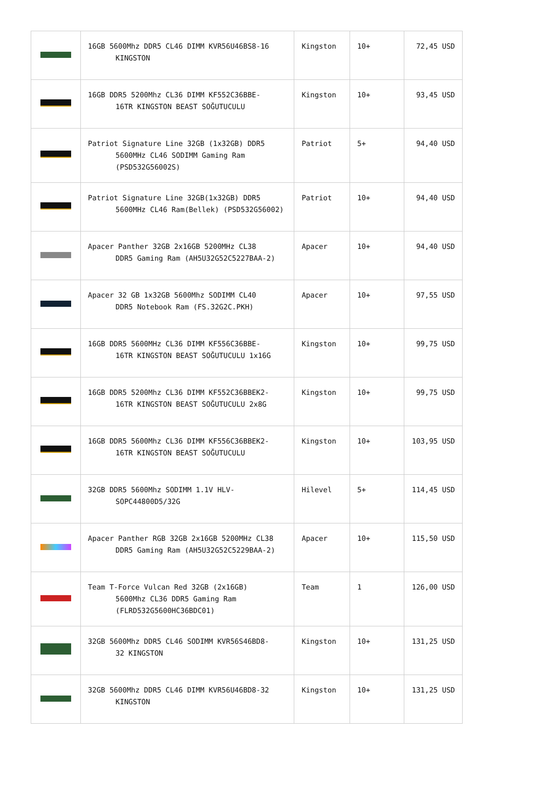| | 16GB 5600Mhz DDR5 CL46 DIMM KVR56U46BS8-16 KINGSTON | Kingston | 10+ | 72,45 USD |
| | 16GB DDR5 5200Mhz CL36 DIMM KF552C36BBE- 16TR KINGSTON BEAST SOĞUTUCULU | Kingston | 10+ | 93,45 USD |
| | Patriot Signature Line 32GB (1x32GB) DDR5 5600MHz CL46 SODIMM Gaming Ram (PSD532G56002S) | Patriot | 5+ | 94,40 USD |
| | Patriot Signature Line 32GB(1x32GB) DDR5 5600MHz CL46 Ram(Bellek) (PSD532G56002) | Patriot | 10+ | 94,40 USD |
| | Apacer Panther 32GB 2x16GB 5200MHz CL38 DDR5 Gaming Ram (AH5U32G52C5227BAA-2) | Apacer | 10+ | 94,40 USD |
| | Apacer 32 GB 1x32GB 5600Mhz SODIMM CL40 DDR5 Notebook Ram (FS.32G2C.PKH) | Apacer | 10+ | 97,55 USD |
| | 16GB DDR5 5600MHz CL36 DIMM KF556C36BBE- 16TR KINGSTON BEAST SOĞUTUCULU 1x16G | Kingston | 10+ | 99,75 USD |
| | 16GB DDR5 5200Mhz CL36 DIMM KF552C36BBEK2- 16TR KINGSTON BEAST SOĞUTUCULU 2x8G | Kingston | 10+ | 99,75 USD |
| | 16GB DDR5 5600Mhz CL36 DIMM KF556C36BBEK2- 16TR KINGSTON BEAST SOĞUTUCULU | Kingston | 10+ | 103,95 USD |
| | 32GB DDR5 5600Mhz SODIMM 1.1V HLV- SOPC44800D5/32G | Hilevel | 5+ | 114,45 USD |
| | Apacer Panther RGB 32GB 2x16GB 5200MHz CL38 DDR5 Gaming Ram (AH5U32G52C5229BAA-2) | Apacer | 10+ | 115,50 USD |
| | Team T-Force Vulcan Red 32GB (2x16GB) 5600Mhz CL36 DDR5 Gaming Ram (FLRD532G5600HC36BDC01) | Team | 1 | 126,00 USD |
| | 32GB 5600Mhz DDR5 CL46 SODIMM KVR56S46BD8- 32 KINGSTON | Kingston | 10+ | 131,25 USD |
| | 32GB 5600Mhz DDR5 CL46 DIMM KVR56U46BD8-32 KINGSTON | Kingston | 10+ | 131,25 USD |